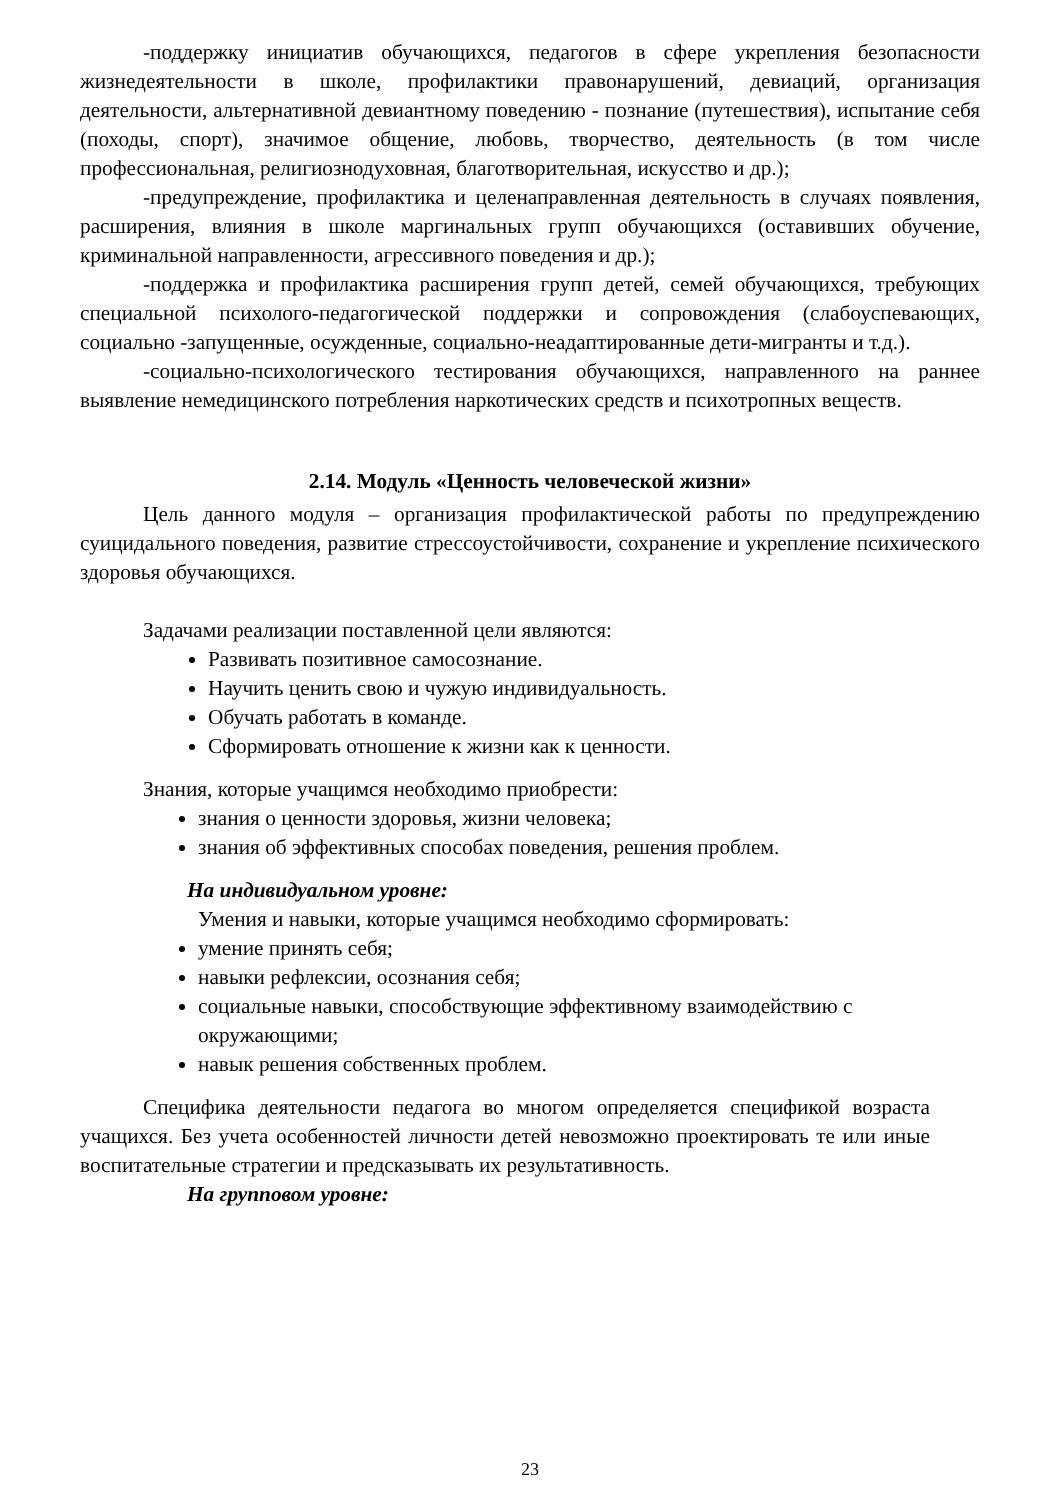-поддержку инициатив обучающихся, педагогов в сфере укрепления безопасности жизнедеятельности в школе, профилактики правонарушений, девиаций, организация деятельности, альтернативной девиантному поведению - познание (путешествия), испытание себя (походы, спорт), значимое общение, любовь, творчество, деятельность (в том числе профессиональная, религиознодуховная, благотворительная, искусство и др.);
-предупреждение, профилактика и целенаправленная деятельность в случаях появления, расширения, влияния в школе маргинальных групп обучающихся (оставивших обучение, криминальной направленности, агрессивного поведения и др.);
-поддержка и профилактика расширения групп детей, семей обучающихся, требующих специальной психолого-педагогической поддержки и сопровождения (слабоуспевающих, социально -запущенные, осужденные, социально-неадаптированные дети-мигранты и т.д.).
-социально-психологического тестирования обучающихся, направленного на раннее выявление немедицинского потребления наркотических средств и психотропных веществ.
2.14. Модуль «Ценность человеческой жизни»
Цель данного модуля – организация профилактической работы по предупреждению суицидального поведения, развитие стрессоустойчивости, сохранение и укрепление психического здоровья обучающихся.
Задачами реализации поставленной цели являются:
Развивать позитивное самосознание.
Научить ценить свою и чужую индивидуальность.
Обучать работать в команде.
Сформировать отношение к жизни как к ценности.
Знания, которые учащимся необходимо приобрести:
знания о ценности здоровья, жизни человека;
знания об эффективных способах поведения, решения проблем.
На индивидуальном уровне:
Умения и навыки, которые учащимся необходимо сформировать:
умение принять себя;
навыки рефлексии, осознания себя;
социальные навыки, способствующие эффективному взаимодействию с окружающими;
навык решения собственных проблем.
Специфика деятельности педагога во многом определяется спецификой возраста учащихся. Без учета особенностей личности детей невозможно проектировать те или иные воспитательные стратегии и предсказывать их результативность.
На групповом уровне:
23